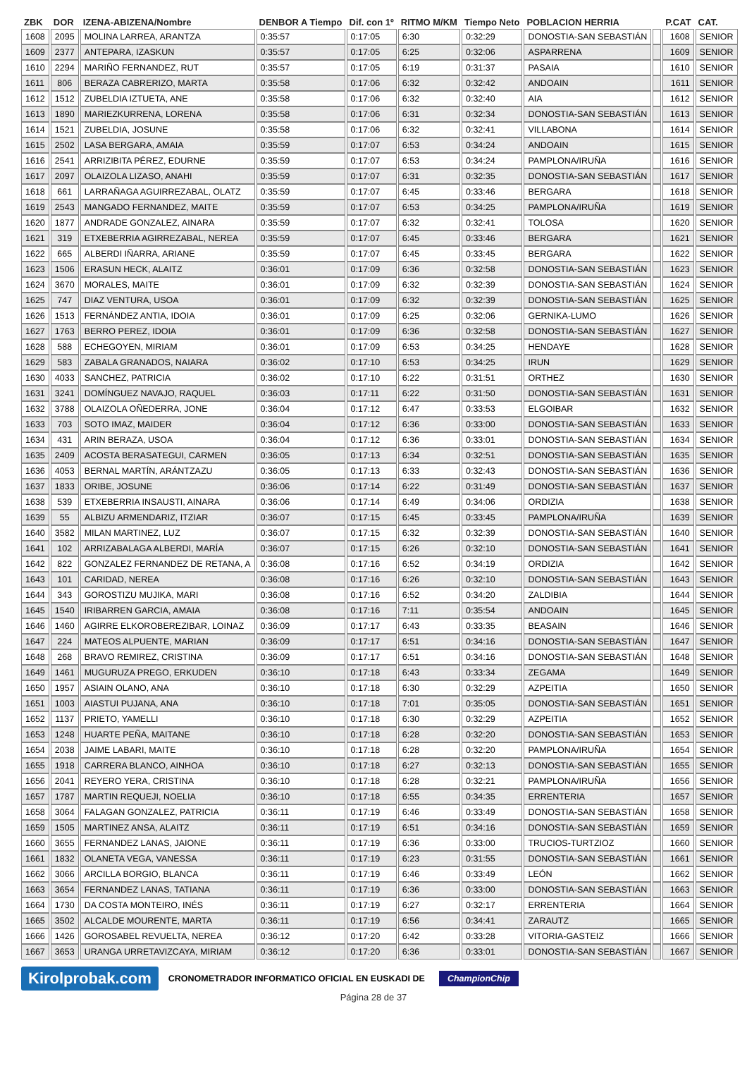| ZBK | DOR | IZENA-ABIZENA/Nombre | DENBOR A Tiempo | Dif. con 1º | RITMO M/KM | Tiempo Neto | POBLACION HERRIA | | P.CAT | CAT. |
| --- | --- | --- | --- | --- | --- | --- | --- | --- | --- | --- |
| 1608 | 2095 | MOLINA LARREA, ARANTZA | 0:35:57 | 0:17:05 | 6:30 | 0:32:29 | DONOSTIA-SAN SEBASTIÁN | | 1608 | SENIOR |
| 1609 | 2377 | ANTEPARA, IZASKUN | 0:35:57 | 0:17:05 | 6:25 | 0:32:06 | ASPARRENA | | 1609 | SENIOR |
| 1610 | 2294 | MARIÑO FERNANDEZ, RUT | 0:35:57 | 0:17:05 | 6:19 | 0:31:37 | PASAIA | | 1610 | SENIOR |
| 1611 | 806 | BERAZA CABRERIZO, MARTA | 0:35:58 | 0:17:06 | 6:32 | 0:32:42 | ANDOAIN | | 1611 | SENIOR |
| 1612 | 1512 | ZUBELDIA IZTUETA, ANE | 0:35:58 | 0:17:06 | 6:32 | 0:32:40 | AIA | | 1612 | SENIOR |
| 1613 | 1890 | MARIEZKURRENA, LORENA | 0:35:58 | 0:17:06 | 6:31 | 0:32:34 | DONOSTIA-SAN SEBASTIÁN | | 1613 | SENIOR |
| 1614 | 1521 | ZUBELDIA, JOSUNE | 0:35:58 | 0:17:06 | 6:32 | 0:32:41 | VILLABONA | | 1614 | SENIOR |
| 1615 | 2502 | LASA BERGARA, AMAIA | 0:35:59 | 0:17:07 | 6:53 | 0:34:24 | ANDOAIN | | 1615 | SENIOR |
| 1616 | 2541 | ARRIZIBITA PÉREZ, EDURNE | 0:35:59 | 0:17:07 | 6:53 | 0:34:24 | PAMPLONA/IRUÑA | | 1616 | SENIOR |
| 1617 | 2097 | OLAIZOLA LIZASO, ANAHI | 0:35:59 | 0:17:07 | 6:31 | 0:32:35 | DONOSTIA-SAN SEBASTIÁN | | 1617 | SENIOR |
| 1618 | 661 | LARRAÑAGA AGUIRREZABAL, OLATZ | 0:35:59 | 0:17:07 | 6:45 | 0:33:46 | BERGARA | | 1618 | SENIOR |
| 1619 | 2543 | MANGADO FERNANDEZ, MAITE | 0:35:59 | 0:17:07 | 6:53 | 0:34:25 | PAMPLONA/IRUÑA | | 1619 | SENIOR |
| 1620 | 1877 | ANDRADE GONZALEZ, AINARA | 0:35:59 | 0:17:07 | 6:32 | 0:32:41 | TOLOSA | | 1620 | SENIOR |
| 1621 | 319 | ETXEBERRIA AGIRREZABAL, NEREA | 0:35:59 | 0:17:07 | 6:45 | 0:33:46 | BERGARA | | 1621 | SENIOR |
| 1622 | 665 | ALBERDI IÑARRA, ARIANE | 0:35:59 | 0:17:07 | 6:45 | 0:33:45 | BERGARA | | 1622 | SENIOR |
| 1623 | 1506 | ERASUN HECK, ALAITZ | 0:36:01 | 0:17:09 | 6:36 | 0:32:58 | DONOSTIA-SAN SEBASTIÁN | | 1623 | SENIOR |
| 1624 | 3670 | MORALES, MAITE | 0:36:01 | 0:17:09 | 6:32 | 0:32:39 | DONOSTIA-SAN SEBASTIÁN | | 1624 | SENIOR |
| 1625 | 747 | DIAZ VENTURA, USOA | 0:36:01 | 0:17:09 | 6:32 | 0:32:39 | DONOSTIA-SAN SEBASTIÁN | | 1625 | SENIOR |
| 1626 | 1513 | FERNÁNDEZ ANTIA, IDOIA | 0:36:01 | 0:17:09 | 6:25 | 0:32:06 | GERNIKA-LUMO | | 1626 | SENIOR |
| 1627 | 1763 | BERRO PEREZ, IDOIA | 0:36:01 | 0:17:09 | 6:36 | 0:32:58 | DONOSTIA-SAN SEBASTIÁN | | 1627 | SENIOR |
| 1628 | 588 | ECHEGOYEN, MIRIAM | 0:36:01 | 0:17:09 | 6:53 | 0:34:25 | HENDAYE | | 1628 | SENIOR |
| 1629 | 583 | ZABALA GRANADOS, NAIARA | 0:36:02 | 0:17:10 | 6:53 | 0:34:25 | IRUN | | 1629 | SENIOR |
| 1630 | 4033 | SANCHEZ, PATRICIA | 0:36:02 | 0:17:10 | 6:22 | 0:31:51 | ORTHEZ | | 1630 | SENIOR |
| 1631 | 3241 | DOMÍNGUEZ NAVAJO, RAQUEL | 0:36:03 | 0:17:11 | 6:22 | 0:31:50 | DONOSTIA-SAN SEBASTIÁN | | 1631 | SENIOR |
| 1632 | 3788 | OLAIZOLA OÑEDERRA, JONE | 0:36:04 | 0:17:12 | 6:47 | 0:33:53 | ELGOIBAR | | 1632 | SENIOR |
| 1633 | 703 | SOTO IMAZ, MAIDER | 0:36:04 | 0:17:12 | 6:36 | 0:33:00 | DONOSTIA-SAN SEBASTIÁN | | 1633 | SENIOR |
| 1634 | 431 | ARIN BERAZA, USOA | 0:36:04 | 0:17:12 | 6:36 | 0:33:01 | DONOSTIA-SAN SEBASTIÁN | | 1634 | SENIOR |
| 1635 | 2409 | ACOSTA BERASATEGUI, CARMEN | 0:36:05 | 0:17:13 | 6:34 | 0:32:51 | DONOSTIA-SAN SEBASTIÁN | | 1635 | SENIOR |
| 1636 | 4053 | BERNAL MARTÍN, ARÁNTZAZU | 0:36:05 | 0:17:13 | 6:33 | 0:32:43 | DONOSTIA-SAN SEBASTIÁN | | 1636 | SENIOR |
| 1637 | 1833 | ORIBE, JOSUNE | 0:36:06 | 0:17:14 | 6:22 | 0:31:49 | DONOSTIA-SAN SEBASTIÁN | | 1637 | SENIOR |
| 1638 | 539 | ETXEBERRIA INSAUSTI, AINARA | 0:36:06 | 0:17:14 | 6:49 | 0:34:06 | ORDIZIA | | 1638 | SENIOR |
| 1639 | 55 | ALBIZU ARMENDARIZ, ITZIAR | 0:36:07 | 0:17:15 | 6:45 | 0:33:45 | PAMPLONA/IRUÑA | | 1639 | SENIOR |
| 1640 | 3582 | MILAN MARTINEZ, LUZ | 0:36:07 | 0:17:15 | 6:32 | 0:32:39 | DONOSTIA-SAN SEBASTIÁN | | 1640 | SENIOR |
| 1641 | 102 | ARRIZABALAGA ALBERDI, MARÍA | 0:36:07 | 0:17:15 | 6:26 | 0:32:10 | DONOSTIA-SAN SEBASTIÁN | | 1641 | SENIOR |
| 1642 | 822 | GONZALEZ FERNANDEZ DE RETANA, A | 0:36:08 | 0:17:16 | 6:52 | 0:34:19 | ORDIZIA | | 1642 | SENIOR |
| 1643 | 101 | CARIDAD, NEREA | 0:36:08 | 0:17:16 | 6:26 | 0:32:10 | DONOSTIA-SAN SEBASTIÁN | | 1643 | SENIOR |
| 1644 | 343 | GOROSTIZU MUJIKA, MARI | 0:36:08 | 0:17:16 | 6:52 | 0:34:20 | ZALDIBIA | | 1644 | SENIOR |
| 1645 | 1540 | IRIBARREN GARCIA, AMAIA | 0:36:08 | 0:17:16 | 7:11 | 0:35:54 | ANDOAIN | | 1645 | SENIOR |
| 1646 | 1460 | AGIRRE ELKOROBEREZIBAR, LOINAZ | 0:36:09 | 0:17:17 | 6:43 | 0:33:35 | BEASAIN | | 1646 | SENIOR |
| 1647 | 224 | MATEOS ALPUENTE, MARIAN | 0:36:09 | 0:17:17 | 6:51 | 0:34:16 | DONOSTIA-SAN SEBASTIÁN | | 1647 | SENIOR |
| 1648 | 268 | BRAVO REMIREZ, CRISTINA | 0:36:09 | 0:17:17 | 6:51 | 0:34:16 | DONOSTIA-SAN SEBASTIÁN | | 1648 | SENIOR |
| 1649 | 1461 | MUGURUZA PREGO, ERKUDEN | 0:36:10 | 0:17:18 | 6:43 | 0:33:34 | ZEGAMA | | 1649 | SENIOR |
| 1650 | 1957 | ASIAIN OLANO, ANA | 0:36:10 | 0:17:18 | 6:30 | 0:32:29 | AZPEITIA | | 1650 | SENIOR |
| 1651 | 1003 | AIASTUI PUJANA, ANA | 0:36:10 | 0:17:18 | 7:01 | 0:35:05 | DONOSTIA-SAN SEBASTIÁN | | 1651 | SENIOR |
| 1652 | 1137 | PRIETO, YAMELLI | 0:36:10 | 0:17:18 | 6:30 | 0:32:29 | AZPEITIA | | 1652 | SENIOR |
| 1653 | 1248 | HUARTE PEÑA, MAITANE | 0:36:10 | 0:17:18 | 6:28 | 0:32:20 | DONOSTIA-SAN SEBASTIÁN | | 1653 | SENIOR |
| 1654 | 2038 | JAIME LABARI, MAITE | 0:36:10 | 0:17:18 | 6:28 | 0:32:20 | PAMPLONA/IRUÑA | | 1654 | SENIOR |
| 1655 | 1918 | CARRERA BLANCO, AINHOA | 0:36:10 | 0:17:18 | 6:27 | 0:32:13 | DONOSTIA-SAN SEBASTIÁN | | 1655 | SENIOR |
| 1656 | 2041 | REYERO YERA, CRISTINA | 0:36:10 | 0:17:18 | 6:28 | 0:32:21 | PAMPLONA/IRUÑA | | 1656 | SENIOR |
| 1657 | 1787 | MARTIN REQUEJI, NOELIA | 0:36:10 | 0:17:18 | 6:55 | 0:34:35 | ERRENTERIA | | 1657 | SENIOR |
| 1658 | 3064 | FALAGAN GONZALEZ, PATRICIA | 0:36:11 | 0:17:19 | 6:46 | 0:33:49 | DONOSTIA-SAN SEBASTIÁN | | 1658 | SENIOR |
| 1659 | 1505 | MARTINEZ ANSA, ALAITZ | 0:36:11 | 0:17:19 | 6:51 | 0:34:16 | DONOSTIA-SAN SEBASTIÁN | | 1659 | SENIOR |
| 1660 | 3655 | FERNANDEZ LANAS, JAIONE | 0:36:11 | 0:17:19 | 6:36 | 0:33:00 | TRUCIOS-TURTZIOZ | | 1660 | SENIOR |
| 1661 | 1832 | OLANETA VEGA, VANESSA | 0:36:11 | 0:17:19 | 6:23 | 0:31:55 | DONOSTIA-SAN SEBASTIÁN | | 1661 | SENIOR |
| 1662 | 3066 | ARCILLA BORGIO, BLANCA | 0:36:11 | 0:17:19 | 6:46 | 0:33:49 | LEÓN | | 1662 | SENIOR |
| 1663 | 3654 | FERNANDEZ LANAS, TATIANA | 0:36:11 | 0:17:19 | 6:36 | 0:33:00 | DONOSTIA-SAN SEBASTIÁN | | 1663 | SENIOR |
| 1664 | 1730 | DA COSTA MONTEIRO, INÉS | 0:36:11 | 0:17:19 | 6:27 | 0:32:17 | ERRENTERIA | | 1664 | SENIOR |
| 1665 | 3502 | ALCALDE MOURENTE, MARTA | 0:36:11 | 0:17:19 | 6:56 | 0:34:41 | ZARAUTZ | | 1665 | SENIOR |
| 1666 | 1426 | GOROSABEL REVUELTA, NEREA | 0:36:12 | 0:17:20 | 6:42 | 0:33:28 | VITORIA-GASTEIZ | | 1666 | SENIOR |
| 1667 | 3653 | URANGA URRETAVIZCAYA, MIRIAM | 0:36:12 | 0:17:20 | 6:36 | 0:33:01 | DONOSTIA-SAN SEBASTIÁN | | 1667 | SENIOR |
Kirolprobak.com CRONOMETRADOR INFORMATICO OFICIAL EN EUSKADI DE ChampionChip
Página 28 de 37